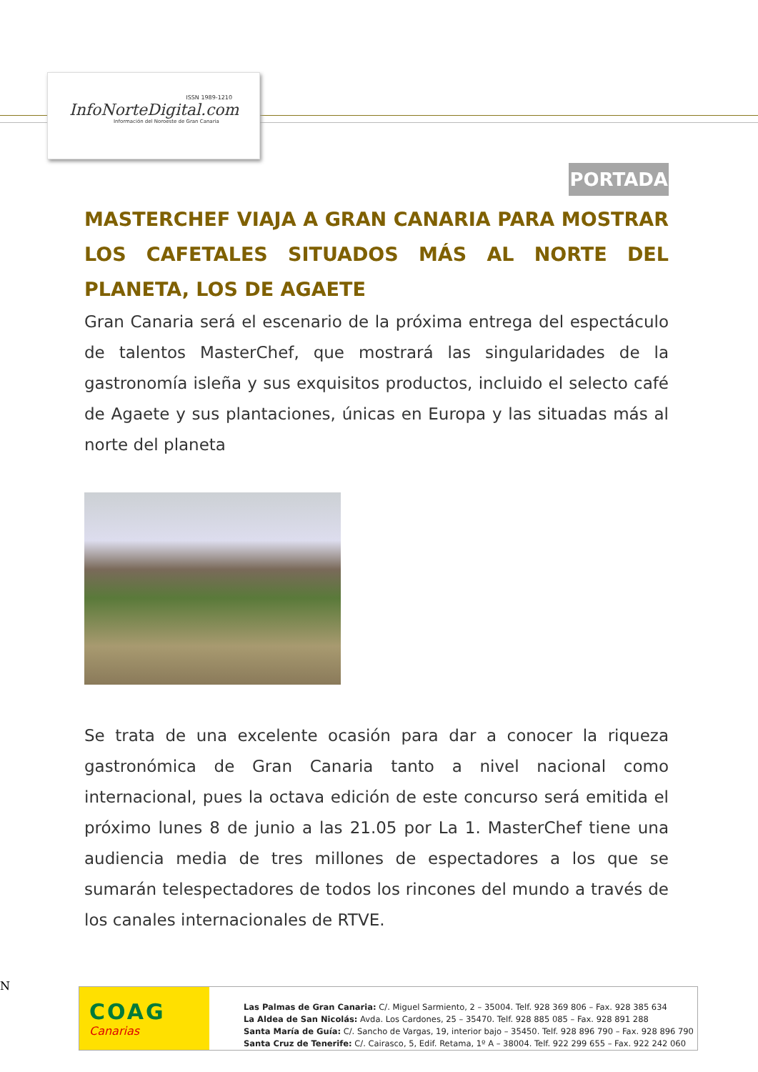ISSN 1989-1210
InfoNorteDigital.com
Información del Noroeste de Gran Canaria
PORTADA
MASTERCHEF VIAJA A GRAN CANARIA PARA MOSTRAR LOS CAFETALES SITUADOS MÁS AL NORTE DEL PLANETA, LOS DE AGAETE
Gran Canaria será el escenario de la próxima entrega del espectáculo de talentos MasterChef, que mostrará las singularidades de la gastronomía isleña y sus exquisitos productos, incluido el selecto café de Agaete y sus plantaciones, únicas en Europa y las situadas más al norte del planeta
Se trata de una excelente ocasión para dar a conocer la riqueza gastronómica de Gran Canaria tanto a nivel nacional como internacional, pues la octava edición de este concurso será emitida el próximo lunes 8 de junio a las 21.05 por La 1. MasterChef tiene una audiencia media de tres millones de espectadores a los que se sumarán telespectadores de todos los rincones del mundo a través de los canales internacionales de RTVE.
N
COAG
Canarias
Las Palmas de Gran Canaria: C/. Miguel Sarmiento, 2 – 35004. Telf. 928 369 806 – Fax. 928 385 634
La Aldea de San Nicolás: Avda. Los Cardones, 25 – 35470. Telf. 928 885 085 – Fax. 928 891 288
Santa María de Guía: C/. Sancho de Vargas, 19, interior bajo – 35450. Telf. 928 896 790 – Fax. 928 896 790
Santa Cruz de Tenerife: C/. Cairasco, 5, Edif. Retama, 1º A – 38004. Telf. 922 299 655 – Fax. 922 242 060